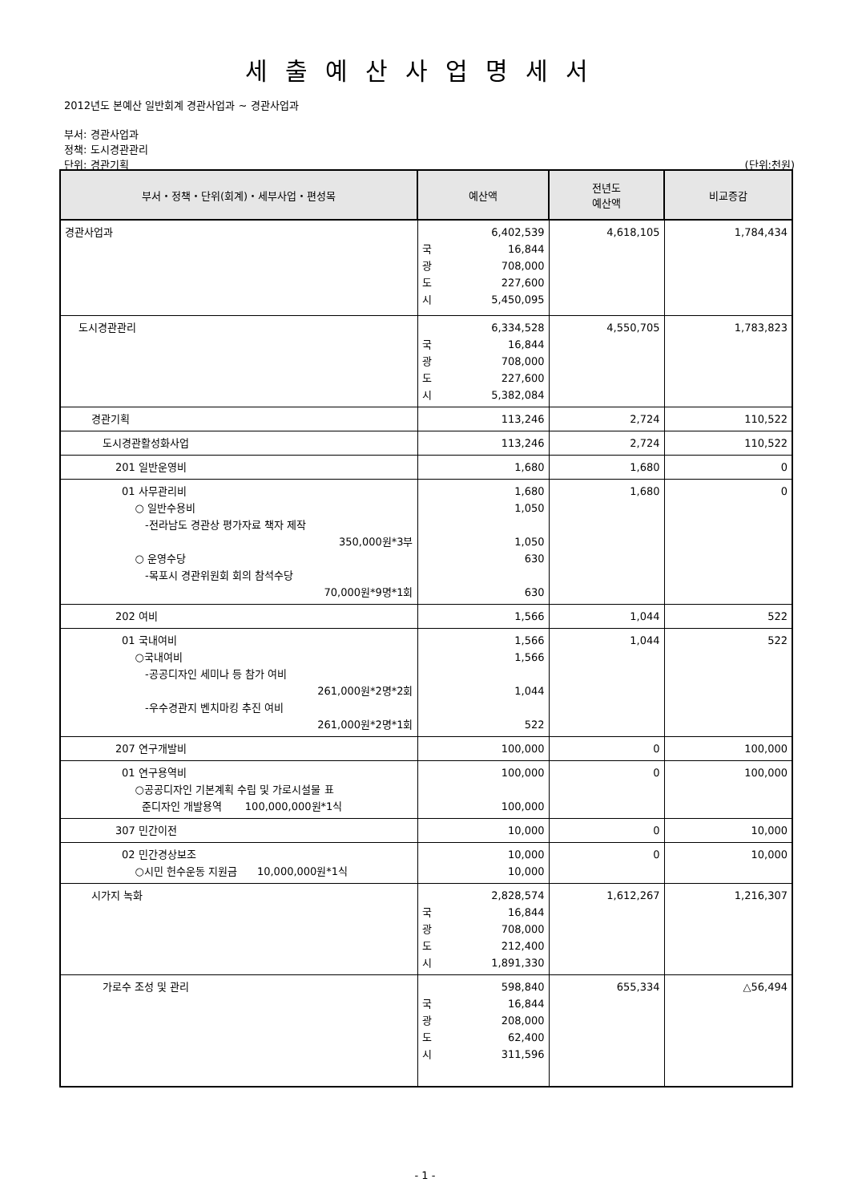세출예산사업명세서
2012년도 본예산 일반회계 경관사업과 ~ 경관사업과
부서: 경관사업과
정책: 도시경관관리
단위: 경관기획 (단위:천원)
| 부서・정책・단위(회계)・세부사업・편성목 | 예산액 | 전년도 예산액 | 비교증감 |
| --- | --- | --- | --- |
| 경관사업과 | 6,402,539 국 16,844 광 708,000 도 227,600 시 5,450,095 | 4,618,105 | 1,784,434 |
| 도시경관관리 | 6,334,528 국 16,844 광 708,000 도 227,600 시 5,382,084 | 4,550,705 | 1,783,823 |
| 경관기획 | 113,246 | 2,724 | 110,522 |
| 도시경관활성화사업 | 113,246 | 2,724 | 110,522 |
| 201 일반운영비 | 1,680 | 1,680 | 0 |
| 01 사무관리비 ○ 일반수용비 -전라남도 경관상 평가자료 책자 제작 350,000원*3부 ○ 운영수당 -목포시 경관위원회 회의 참석수당 70,000원*9명*1회 | 1,680 1,050 1,050 630 630 | 1,680 | 0 |
| 202 여비 | 1,566 | 1,044 | 522 |
| 01 국내여비 ○국내여비 -공공디자인 세미나 등 참가 여비 261,000원*2명*2회 -우수경관지 벤치마킹 추진 여비 261,000원*2명*1회 | 1,566 1,566 1,044 522 | 1,044 | 522 |
| 207 연구개발비 | 100,000 | 0 | 100,000 |
| 01 연구용역비 ○공공디자인 기본계획 수립 및 가로시설물 표 준디자인 개발용역 100,000,000원*1식 | 100,000 100,000 | 0 | 100,000 |
| 307 민간이전 | 10,000 | 0 | 10,000 |
| 02 민간경상보조 ○시민 헌수운동 지원금 10,000,000원*1식 | 10,000 10,000 | 0 | 10,000 |
| 시가지 녹화 | 2,828,574 국 16,844 광 708,000 도 212,400 시 1,891,330 | 1,612,267 | 1,216,307 |
| 가로수 조성 및 관리 | 598,840 국 16,844 광 208,000 도 62,400 시 311,596 | 655,334 | △56,494 |
- 1 -